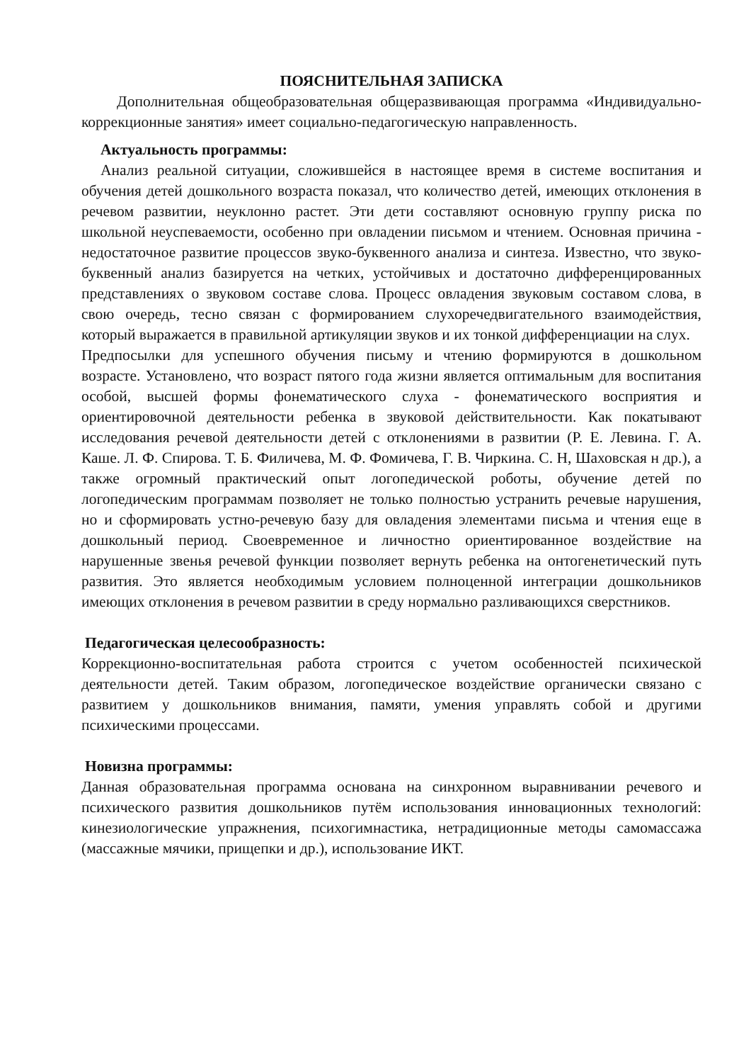ПОЯСНИТЕЛЬНАЯ ЗАПИСКА
Дополнительная общеобразовательная общеразвивающая программа «Индивидуально-коррекционные занятия» имеет социально-педагогическую направленность.
Актуальность программы:
Анализ реальной ситуации, сложившейся в настоящее время в системе воспитания и обучения детей дошкольного возраста показал, что количество детей, имеющих отклонения в речевом развитии, неуклонно растет. Эти дети составляют основную группу риска по школьной неуспеваемости, особенно при овладении письмом и чтением. Основная причина - недостаточное развитие процессов звуко-буквенного анализа и синтеза. Известно, что звуко-буквенный анализ базируется на четких, устойчивых и достаточно дифференцированных представлениях о звуковом составе слова. Процесс овладения звуковым составом слова, в свою очередь, тесно связан с формированием слухоречедвигательного взаимодействия, который выражается в правильной артикуляции звуков и их тонкой дифференциации на слух.
Предпосылки для успешного обучения письму и чтению формируются в дошкольном возрасте. Установлено, что возраст пятого года жизни является оптимальным для воспитания особой, высшей формы фонематического слуха - фонематического восприятия и ориентировочной деятельности ребенка в звуковой действительности. Как покатывают исследования речевой деятельности детей с отклонениями в развитии (Р. Е. Левина. Г. А. Каше. Л. Ф. Спирова. Т. Б. Филичева, М. Ф. Фомичева, Г. В. Чиркина. С. Н, Шаховская н др.), а также огромный практический опыт логопедической роботы, обучение детей по логопедическим программам позволяет не только полностью устранить речевые нарушения, но и сформировать устно-речевую базу для овладения элементами письма и чтения еще в дошкольный период. Своевременное и личностно ориентированное воздействие на нарушенные звенья речевой функции позволяет вернуть ребенка на онтогенетический путь развития. Это является необходимым условием полноценной интеграции дошкольников имеющих отклонения в речевом развитии в среду нормально разливающихся сверстников.
Педагогическая целесообразность:
Коррекционно-воспитательная работа строится с учетом особенностей психической деятельности детей. Таким образом, логопедическое воздействие органически связано с развитием у дошкольников внимания, памяти, умения управлять собой и другими психическими процессами.
Новизна программы:
Данная образовательная программа основана на синхронном выравнивании речевого и психического развития дошкольников путём использования инновационных технологий: кинезиологические упражнения, психогимнастика, нетрадиционные методы самомассажа (массажные мячики, прищепки и др.), использование ИКТ.